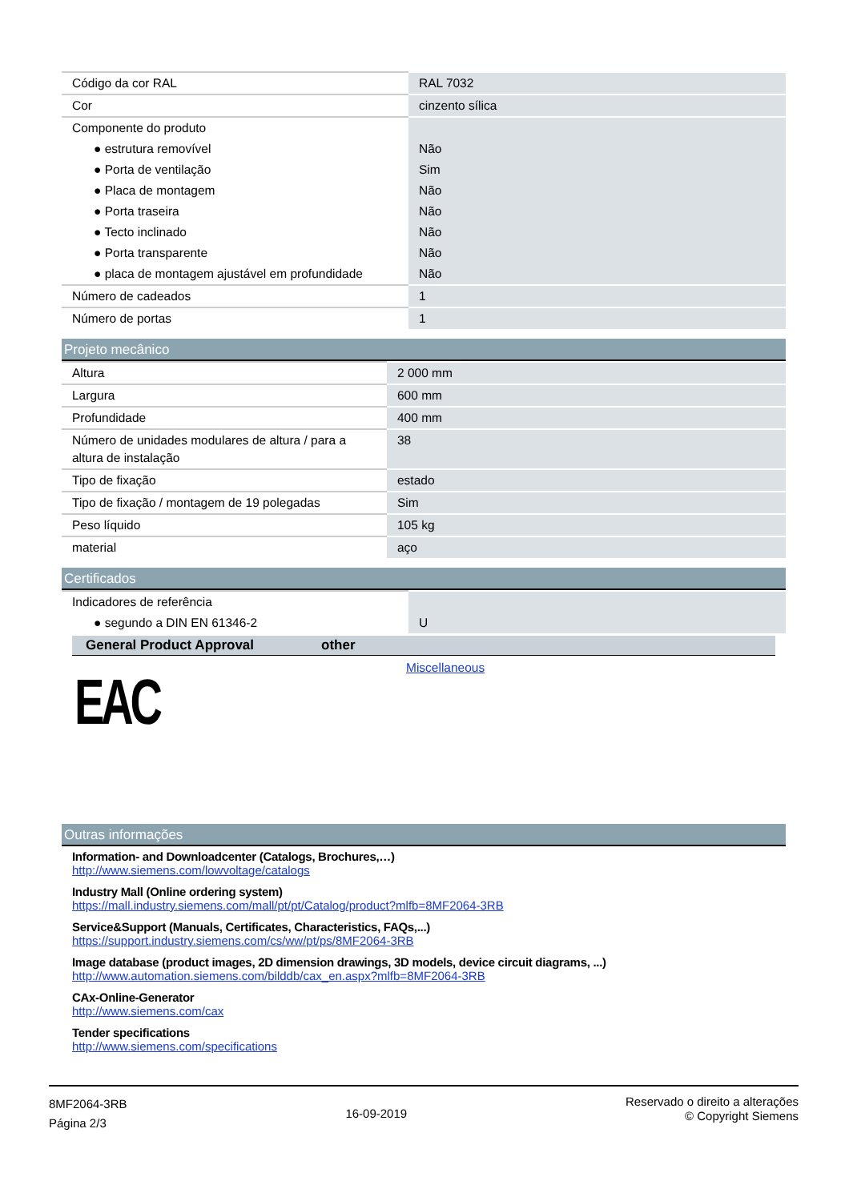| Código da cor RAL | RAL 7032 |
| Cor | cinzento sílica |
| Componente do produto | |
| ● estrutura removível | Não |
| ● Porta de ventilação | Sim |
| ● Placa de montagem | Não |
| ● Porta traseira | Não |
| ● Tecto inclinado | Não |
| ● Porta transparente | Não |
| ● placa de montagem ajustável em profundidade | Não |
| Número de cadeados | 1 |
| Número de portas | 1 |
Projeto mecânico
| Altura | 2 000 mm |
| Largura | 600 mm |
| Profundidade | 400 mm |
| Número de unidades modulares de altura / para a altura de instalação | 38 |
| Tipo de fixação | estado |
| Tipo de fixação / montagem de 19 polegadas | Sim |
| Peso líquido | 105 kg |
| material | aço |
Certificados
| Indicadores de referência | |
| ● segundo a DIN EN 61346-2 | U |
General Product Approval other
EAC
Miscellaneous
Outras informações
Information- and Downloadcenter (Catalogs, Brochures,…)
http://www.siemens.com/lowvoltage/catalogs
Industry Mall (Online ordering system)
https://mall.industry.siemens.com/mall/pt/pt/Catalog/product?mlfb=8MF2064-3RB
Service&Support (Manuals, Certificates, Characteristics, FAQs,...)
https://support.industry.siemens.com/cs/ww/pt/ps/8MF2064-3RB
Image database (product images, 2D dimension drawings, 3D models, device circuit diagrams, ...)
http://www.automation.siemens.com/bilddb/cax_en.aspx?mlfb=8MF2064-3RB
CAx-Online-Generator
http://www.siemens.com/cax
Tender specifications
http://www.siemens.com/specifications
8MF2064-3RB
Página 2/3
16-09-2019
Reservado o direito a alterações
© Copyright Siemens